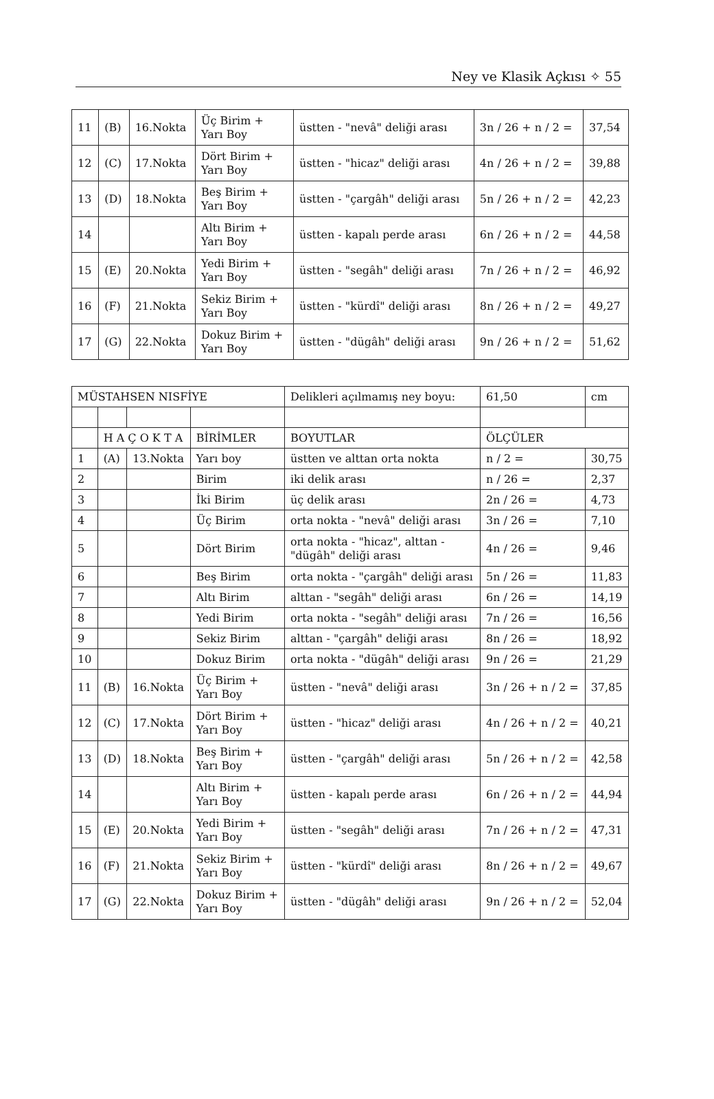Ney ve Klasik Açkısı ✧ 55
| 11 | (B) | 16.Nokta | Üç Birim + Yarı Boy | üstten - "nevâ" deliği arası | 3n / 26 + n / 2 = | 37,54 |
| 12 | (C) | 17.Nokta | Dört Birim + Yarı Boy | üstten - "hicaz" deliği arası | 4n / 26 + n / 2 = | 39,88 |
| 13 | (D) | 18.Nokta | Beş Birim + Yarı Boy | üstten - "çargâh" deliği arası | 5n / 26 + n / 2 = | 42,23 |
| 14 | | | Altı Birim + Yarı Boy | üstten - kapalı perde arası | 6n / 26 + n / 2 = | 44,58 |
| 15 | (E) | 20.Nokta | Yedi Birim + Yarı Boy | üstten - "segâh" deliği arası | 7n / 26 + n / 2 = | 46,92 |
| 16 | (F) | 21.Nokta | Sekiz Birim + Yarı Boy | üstten - "kürdî" deliği arası | 8n / 26 + n / 2 = | 49,27 |
| 17 | (G) | 22.Nokta | Dokuz Birim + Yarı Boy | üstten - "dügâh" deliği arası | 9n / 26 + n / 2 = | 51,62 |
| MÜSTAHSEN NISFİYE | | | | Delikleri açılmamış ney boyu: | 61,50 | cm |
| | H A Ç O K T A | | BİRİMLER | BOYUTLAR | ÖLÇÜLER | |
| 1 | (A) | 13.Nokta | Yarı boy | üstten ve alttan orta nokta | n / 2 = | 30,75 |
| 2 | | | Birim | iki delik arası | n / 26 = | 2,37 |
| 3 | | | İki Birim | üç delik arası | 2n / 26 = | 4,73 |
| 4 | | | Üç Birim | orta nokta - "nevâ" deliği arası | 3n / 26 = | 7,10 |
| 5 | | | Dört Birim | orta nokta - "hicaz", alttan - "dügâh" deliği arası | 4n / 26 = | 9,46 |
| 6 | | | Beş Birim | orta nokta - "çargâh" deliği arası | 5n / 26 = | 11,83 |
| 7 | | | Altı Birim | alttan - "segâh" deliği arası | 6n / 26 = | 14,19 |
| 8 | | | Yedi Birim | orta nokta - "segâh" deliği arası | 7n / 26 = | 16,56 |
| 9 | | | Sekiz Birim | alttan - "çargâh" deliği arası | 8n / 26 = | 18,92 |
| 10 | | | Dokuz Birim | orta nokta - "dügâh" deliği arası | 9n / 26 = | 21,29 |
| 11 | (B) | 16.Nokta | Üç Birim + Yarı Boy | üstten - "nevâ" deliği arası | 3n / 26 + n / 2 = | 37,85 |
| 12 | (C) | 17.Nokta | Dört Birim + Yarı Boy | üstten - "hicaz" deliği arası | 4n / 26 + n / 2 = | 40,21 |
| 13 | (D) | 18.Nokta | Beş Birim + Yarı Boy | üstten - "çargâh" deliği arası | 5n / 26 + n / 2 = | 42,58 |
| 14 | | | Altı Birim + Yarı Boy | üstten - kapalı perde arası | 6n / 26 + n / 2 = | 44,94 |
| 15 | (E) | 20.Nokta | Yedi Birim + Yarı Boy | üstten - "segâh" deliği arası | 7n / 26 + n / 2 = | 47,31 |
| 16 | (F) | 21.Nokta | Sekiz Birim + Yarı Boy | üstten - "kürdî" deliği arası | 8n / 26 + n / 2 = | 49,67 |
| 17 | (G) | 22.Nokta | Dokuz Birim + Yarı Boy | üstten - "dügâh" deliği arası | 9n / 26 + n / 2 = | 52,04 |